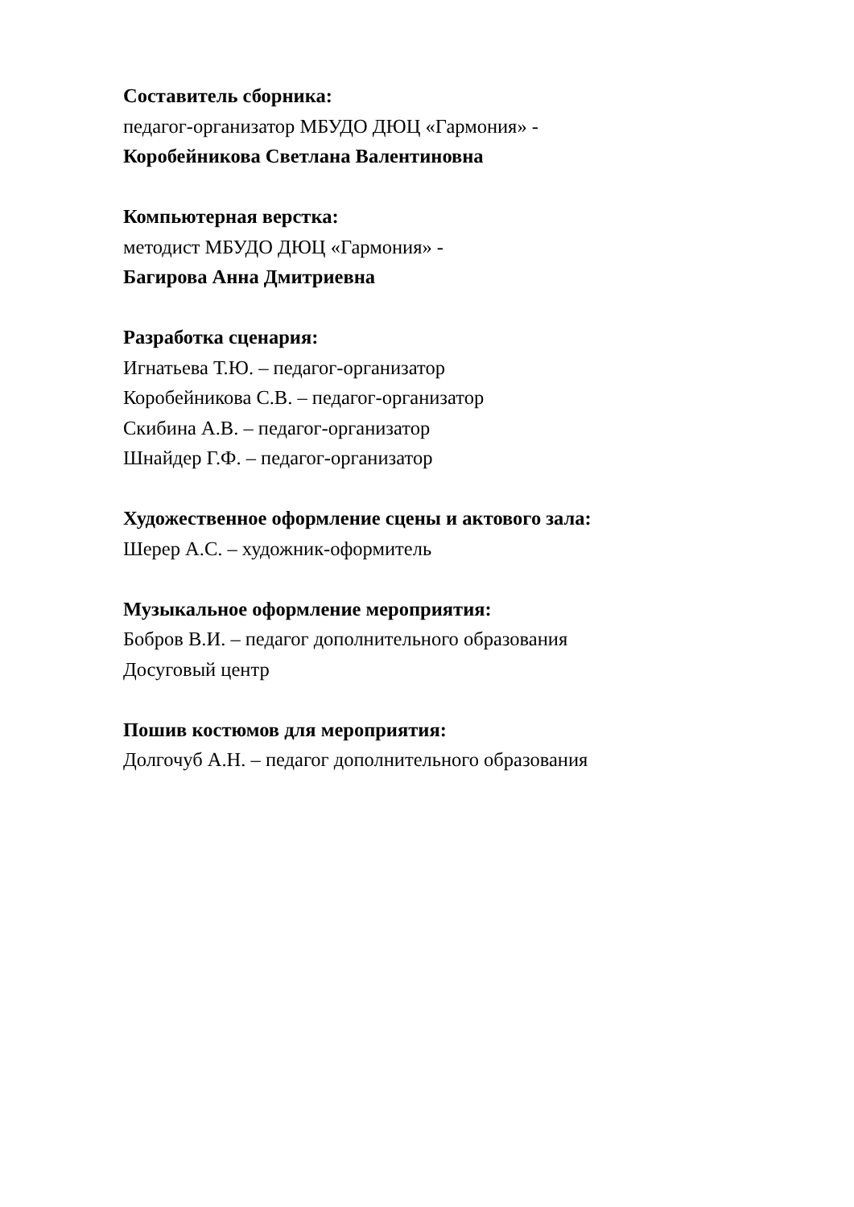Составитель сборника:
педагог-организатор МБУДО ДЮЦ «Гармония» -
Коробейникова Светлана Валентиновна
Компьютерная верстка:
методист МБУДО ДЮЦ «Гармония» -
Багирова Анна Дмитриевна
Разработка сценария:
Игнатьева Т.Ю. – педагог-организатор
Коробейникова С.В. – педагог-организатор
Скибина А.В. – педагог-организатор
Шнайдер Г.Ф. – педагог-организатор
Художественное оформление сцены и актового зала:
Шерер А.С. – художник-оформитель
Музыкальное оформление мероприятия:
Бобров В.И. – педагог дополнительного образования
Досуговый центр
Пошив костюмов для мероприятия:
Долгочуб А.Н. – педагог дополнительного образования